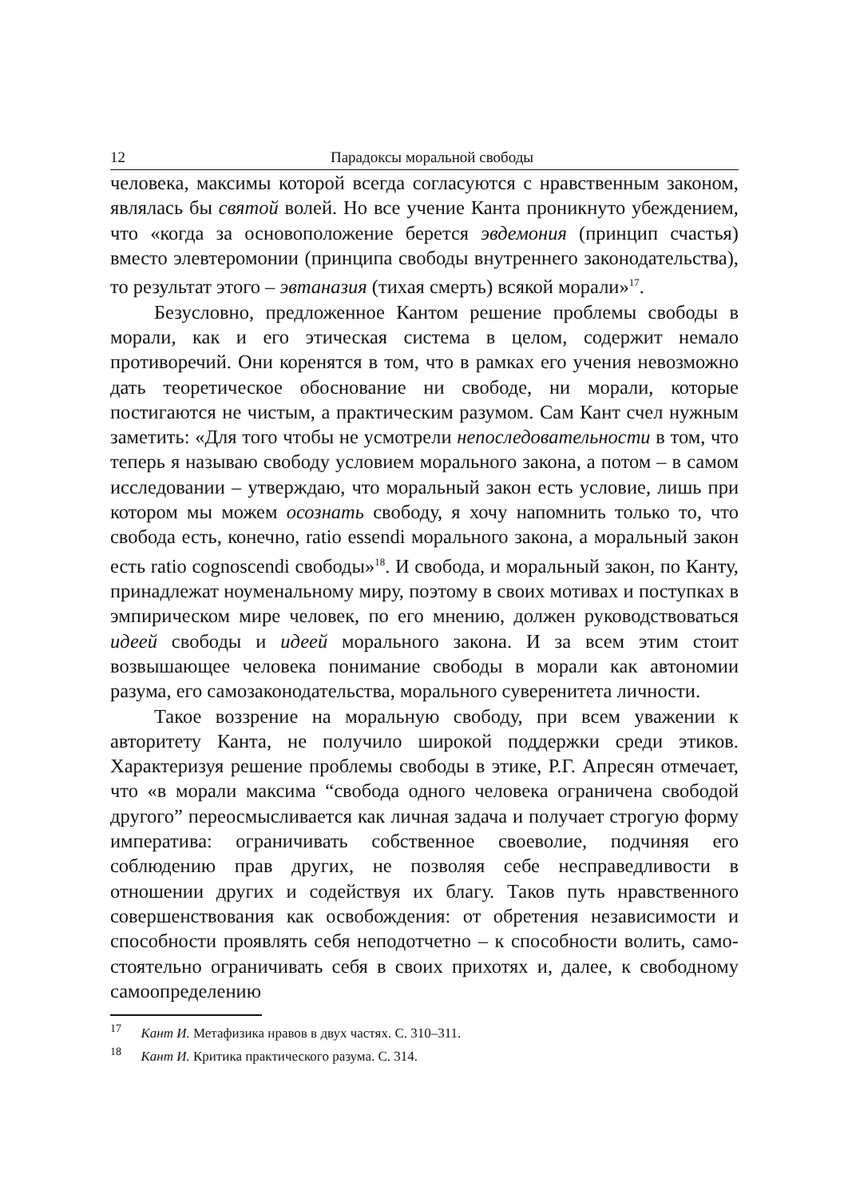12 Парадоксы моральной свободы
человека, максимы которой всегда согласуются с нравственным законом, являлась бы святой волей. Но все учение Канта проникнуто убеждением, что «когда за основоположение берется эвдемония (принцип счастья) вместо элевтеромонии (принципа свободы внутреннего законодательства), то результат этого – эвтаназия (тихая смерть) всякой морали»<sup>17</sup>.
Безусловно, предложенное Кантом решение проблемы свободы в морали, как и его этическая система в целом, содержит немало противоречий. Они коренятся в том, что в рамках его учения невозможно дать теоретическое обоснование ни свободе, ни морали, которые постигаются не чистым, а практическим разумом. Сам Кант счел нужным заметить: «Для того чтобы не усмотрели непоследовательности в том, что теперь я называю свободу условием морального закона, а потом – в самом исследовании – утверждаю, что моральный закон есть условие, лишь при котором мы можем осознать свободу, я хочу напомнить только то, что свобода есть, конечно, ratio essendi морального закона, а моральный закон есть ratio cognoscendi свободы»<sup>18</sup>. И свобода, и моральный закон, по Канту, принадлежат ноуменальному миру, поэтому в своих мотивах и поступках в эмпирическом мире человек, по его мнению, должен руководствоваться идеей свободы и идеей морального закона. И за всем этим стоит возвышающее человека понимание свободы в морали как автономии разума, его самозаконодательства, морального суверенитета личности.
Такое воззрение на моральную свободу, при всем уважении к авторитету Канта, не получило широкой поддержки среди этиков. Характеризуя решение проблемы свободы в этике, Р.Г. Апресян отмечает, что «в морали максима “свобода одного человека ограничена свободой другого” переосмысливается как личная задача и получает строгую форму императива: ограничивать собственное своеволие, подчиняя его соблюдению прав других, не позволяя себе несправедливости в отношении других и содействуя их благу. Таков путь нравственного совершенствования как освобождения: от обретения независимости и способности проявлять себя неподотчетно – к способности волить, само-стоятельно ограничивать себя в своих прихотях и, далее, к свободному самоопределению
<sup>17</sup> Кант И. Метафизика нравов в двух частях. С. 310–311.
<sup>18</sup> Кант И. Критика практического разума. С. 314.